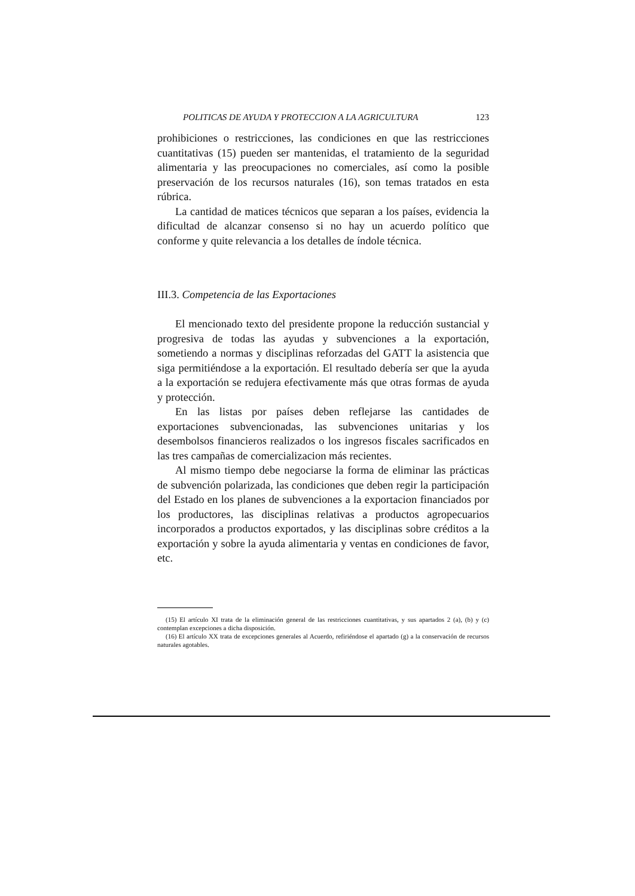POLITICAS DE AYUDA Y PROTECCION A LA AGRICULTURA 123
prohibiciones o restricciones, las condiciones en que las restricciones cuantitativas (15) pueden ser mantenidas, el tratamiento de la seguridad alimentaria y las preocupaciones no comerciales, así como la posible preservación de los recursos naturales (16), son temas tratados en esta rúbrica.
La cantidad de matices técnicos que separan a los países, evidencia la dificultad de alcanzar consenso si no hay un acuerdo político que conforme y quite relevancia a los detalles de índole técnica.
III.3. Competencia de las Exportaciones
El mencionado texto del presidente propone la reducción sustancial y progresiva de todas las ayudas y subvenciones a la exportación, sometiendo a normas y disciplinas reforzadas del GATT la asistencia que siga permitiéndose a la exportación. El resultado debería ser que la ayuda a la exportación se redujera efectivamente más que otras formas de ayuda y protección.
En las listas por países deben reflejarse las cantidades de exportaciones subvencionadas, las subvenciones unitarias y los desembolsos financieros realizados o los ingresos fiscales sacrificados en las tres campañas de comercializacion más recientes.
Al mismo tiempo debe negociarse la forma de eliminar las prácticas de subvención polarizada, las condiciones que deben regir la participación del Estado en los planes de subvenciones a la exportacion financiados por los productores, las disciplinas relativas a productos agropecuarios incorporados a productos exportados, y las disciplinas sobre créditos a la exportación y sobre la ayuda alimentaria y ventas en condiciones de favor, etc.
(15) El artículo XI trata de la eliminación general de las restricciones cuantitativas, y sus apartados 2 (a), (b) y (c) contemplan excepciones a dicha disposición.
(16) El artículo XX trata de excepciones generales al Acuerdo, refiriéndose el apartado (g) a la conservación de recursos naturales agotables.